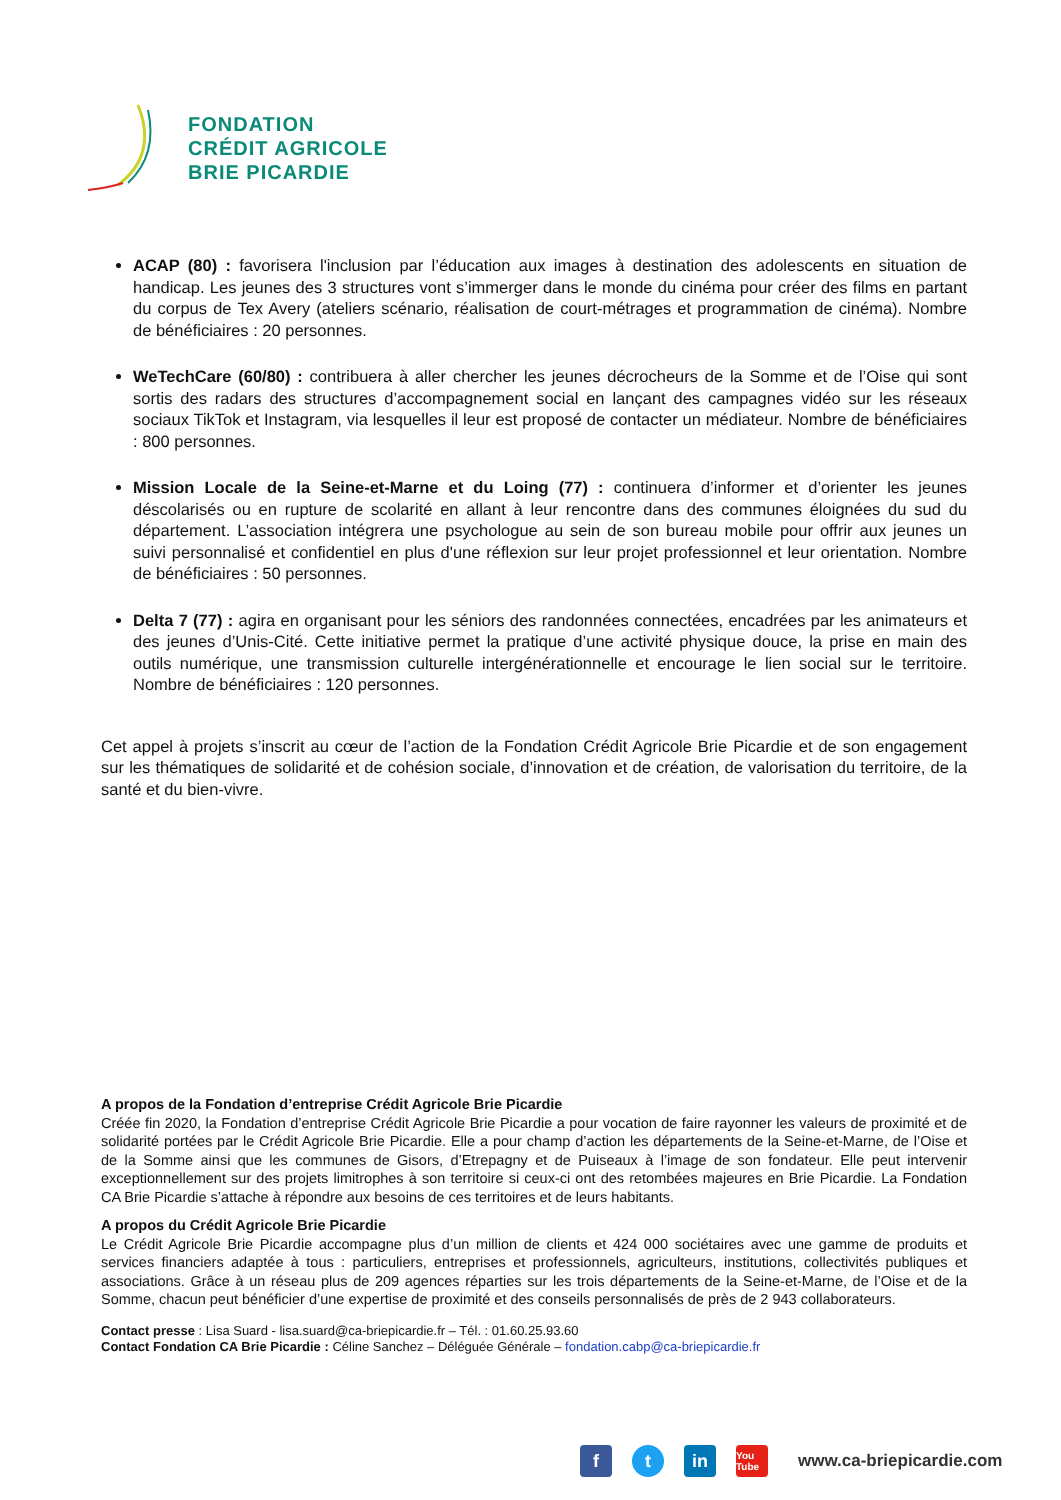FONDATION
CRÉDIT AGRICOLE
BRIE PICARDIE
ACAP (80) : favorisera l'inclusion par l’éducation aux images à destination des adolescents en situation de handicap. Les jeunes des 3 structures vont s’immerger dans le monde du cinéma pour créer des films en partant du corpus de Tex Avery (ateliers scénario, réalisation de court-métrages et programmation de cinéma). Nombre de bénéficiaires : 20 personnes.
WeTechCare (60/80) : contribuera à aller chercher les jeunes décrocheurs de la Somme et de l’Oise qui sont sortis des radars des structures d’accompagnement social en lançant des campagnes vidéo sur les réseaux sociaux TikTok et Instagram, via lesquelles il leur est proposé de contacter un médiateur. Nombre de bénéficiaires : 800 personnes.
Mission Locale de la Seine-et-Marne et du Loing (77) : continuera d’informer et d’orienter les jeunes déscolarisés ou en rupture de scolarité en allant à leur rencontre dans des communes éloignées du sud du département. L’association intégrera une psychologue au sein de son bureau mobile pour offrir aux jeunes un suivi personnalisé et confidentiel en plus d'une réflexion sur leur projet professionnel et leur orientation. Nombre de bénéficiaires : 50 personnes.
Delta 7 (77) : agira en organisant pour les séniors des randonnées connectées, encadrées par les animateurs et des jeunes d’Unis-Cité. Cette initiative permet la pratique d’une activité physique douce, la prise en main des outils numérique, une transmission culturelle intergénérationnelle et encourage le lien social sur le territoire. Nombre de bénéficiaires : 120 personnes.
Cet appel à projets s’inscrit au cœur de l’action de la Fondation Crédit Agricole Brie Picardie et de son engagement sur les thématiques de solidarité et de cohésion sociale, d’innovation et de création, de valorisation du territoire, de la santé et du bien-vivre.
A propos de la Fondation d’entreprise Crédit Agricole Brie Picardie
Créée fin 2020, la Fondation d’entreprise Crédit Agricole Brie Picardie a pour vocation de faire rayonner les valeurs de proximité et de solidarité portées par le Crédit Agricole Brie Picardie. Elle a pour champ d’action les départements de la Seine-et-Marne, de l’Oise et de la Somme ainsi que les communes de Gisors, d’Etrepagny et de Puiseaux à l’image de son fondateur. Elle peut intervenir exceptionnellement sur des projets limitrophes à son territoire si ceux-ci ont des retombées majeures en Brie Picardie. La Fondation CA Brie Picardie s’attache à répondre aux besoins de ces territoires et de leurs habitants.
A propos du Crédit Agricole Brie Picardie
Le Crédit Agricole Brie Picardie accompagne plus d’un million de clients et 424 000 sociétaires avec une gamme de produits et services financiers adaptée à tous : particuliers, entreprises et professionnels, agriculteurs, institutions, collectivités publiques et associations. Grâce à un réseau plus de 209 agences réparties sur les trois départements de la Seine-et-Marne, de l’Oise et de la Somme, chacun peut bénéficier d’une expertise de proximité et des conseils personnalisés de près de 2 943 collaborateurs.
Contact presse : Lisa Suard - lisa.suard@ca-briepicardie.fr – Tél. : 01.60.25.93.60
Contact Fondation CA Brie Picardie : Céline Sanchez – Déléguée Générale – fondation.cabp@ca-briepicardie.fr
f t in
You Tube
www.ca-briepicardie.com